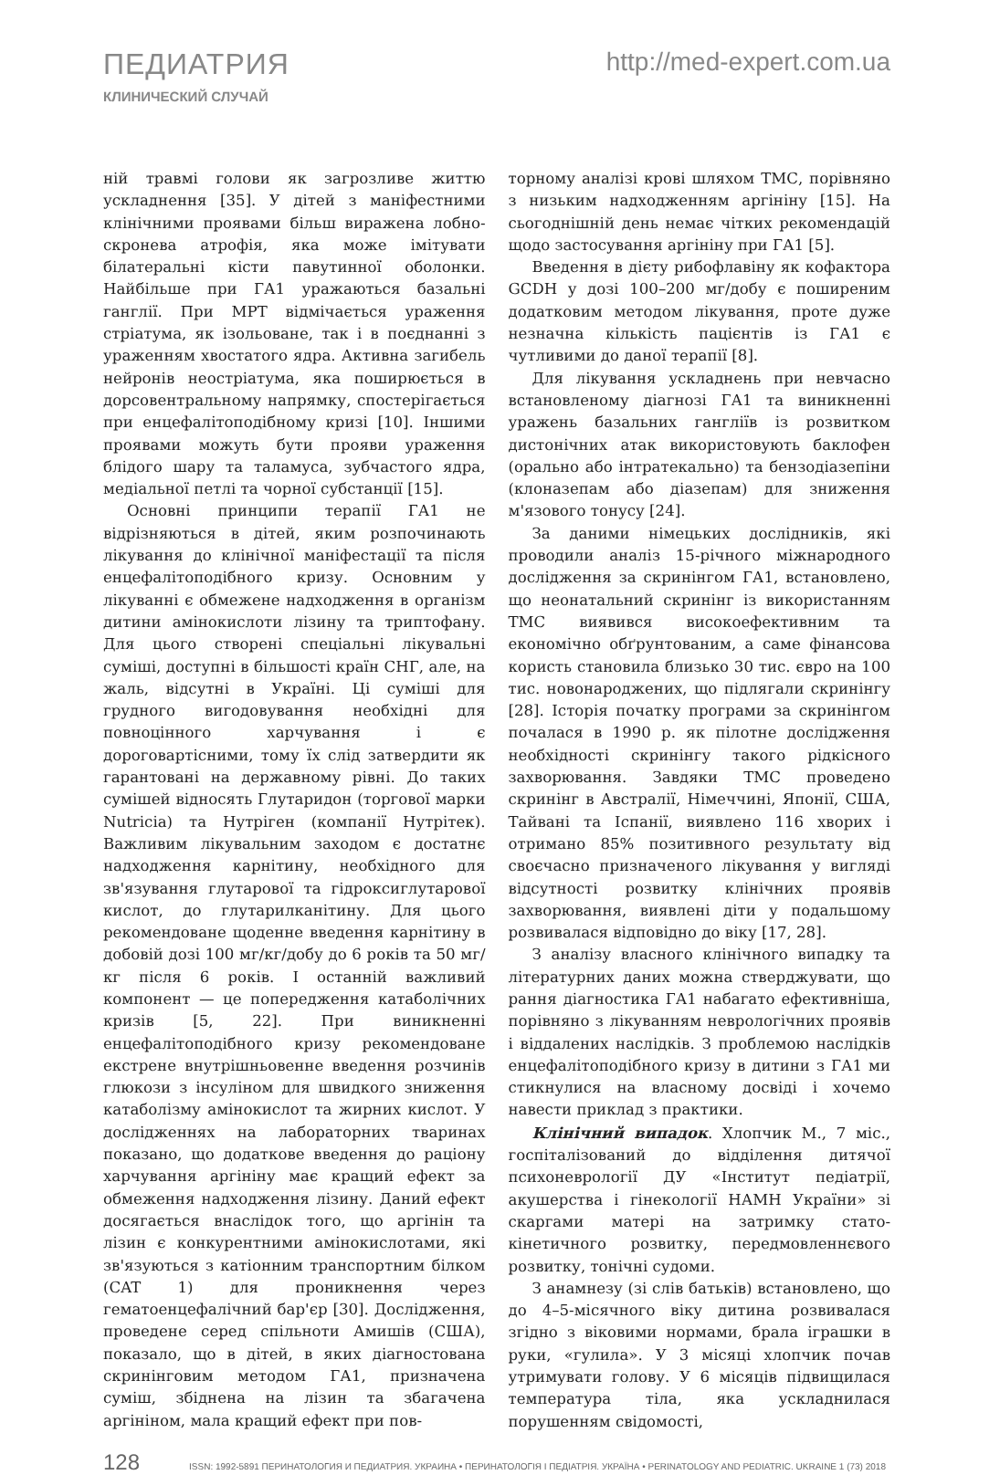ПЕДИАТРИЯ
КЛИНИЧЕСКИЙ СЛУЧАЙ
http://med-expert.com.ua
ній травмі голови як загрозливе життю ускладнення [35]. У дітей з маніфестними клінічними проявами більш виражена лобно-скронева атрофія, яка може імітувати білатеральні кісти павутинної оболонки. Найбільше при ГА1 уражаються базальні ганглії. При МРТ відмічається ураження стріатума, як ізольоване, так і в поєднанні з ураженням хвостатого ядра. Активна загибель нейронів неостріатума, яка поширюється в дорсовентральному напрямку, спостерігається при енцефалітоподібному кризі [10]. Іншими проявами можуть бути прояви ураження блідого шару та таламуса, зубчастого ядра, медіальної петлі та чорної субстанції [15].
Основні принципи терапії ГА1 не відрізняються в дітей, яким розпочинають лікування до клінічної маніфестації та після енцефалітоподібного кризу. Основним у лікуванні є обмежене надходження в організм дитини амінокислоти лізину та триптофану. Для цього створені спеціальні лікувальні суміші, доступні в більшості країн СНГ, але, на жаль, відсутні в Україні. Ці суміші для грудного вигодовування необхідні для повноцінного харчування і є дороговартісними, тому їх слід затвердити як гарантовані на державному рівні. До таких сумішей відносять Глутаридон (торгової марки Nutricia) та Нутріген (компанії Нутрітек). Важливим лікувальним заходом є достатнє надходження карнітину, необхідного для зв'язування глутарової та гідроксиглутарової кислот, до глутарилканітину. Для цього рекомендоване щоденне введення карнітину в добовій дозі 100 мг/кг/добу до 6 років та 50 мг/кг після 6 років. І останній важливий компонент — це попередження катаболічних кризів [5, 22]. При виникненні енцефалітоподібного кризу рекомендоване екстрене внутрішньовенне введення розчинів глюкози з інсуліном для швидкого зниження катаболізму амінокислот та жирних кислот. У дослідженнях на лабораторних тваринах показано, що додаткове введення до раціону харчування аргініну має кращий ефект за обмеження надходження лізину. Даний ефект досягається внаслідок того, що аргінін та лізин є конкурентними амінокислотами, які зв'язуються з катіонним транспортним білком (CAT 1) для проникнення через гематоенцефалічний бар'єр [30]. Дослідження, проведене серед спільноти Амишів (США), показало, що в дітей, в яких діагностована скринінговим методом ГА1, призначена суміш, збіднена на лізин та збагачена аргініном, мала кращий ефект при пов-
торному аналізі крові шляхом ТМС, порівняно з низьким надходженням аргініну [15]. На сьогоднішній день немає чітких рекомендацій щодо застосування аргініну при ГА1 [5].
Введення в дієту рибофлавіну як кофактора GCDH у дозі 100–200 мг/добу є поширеним додатковим методом лікування, проте дуже незначна кількість пацієнтів із ГА1 є чутливими до даної терапії [8].
Для лікування ускладнень при невчасно встановленому діагнозі ГА1 та виникненні уражень базальних гангліїв із розвитком дистонічних атак використовують баклофен (орально або інтратекально) та бензодіазепіни (клоназепам або діазепам) для зниження м'язового тонусу [24].
За даними німецьких дослідників, які проводили аналіз 15-річного міжнародного дослідження за скринінгом ГА1, встановлено, що неонатальний скринінг із використанням ТМС виявився високоефективним та економічно обґрунтованим, а саме фінансова користь становила близько 30 тис. євро на 100 тис. новонароджених, що підлягали скринінгу [28]. Історія початку програми за скринінгом почалася в 1990 р. як пілотне дослідження необхідності скринінгу такого рідкісного захворювання. Завдяки ТМС проведено скринінг в Австралії, Німеччині, Японії, США, Тайвані та Іспанії, виявлено 116 хворих і отримано 85% позитивного результату від своєчасно призначеного лікування у вигляді відсутності розвитку клінічних проявів захворювання, виявлені діти у подальшому розвивалася відповідно до віку [17, 28].
З аналізу власного клінічного випадку та літературних даних можна стверджувати, що рання діагностика ГА1 набагато ефективніша, порівняно з лікуванням неврологічних проявів і віддалених наслідків. З проблемою наслідків енцефалітоподібного кризу в дитини з ГА1 ми стикнулися на власному досвіді і хочемо навести приклад з практики.
Клінічний випадок. Хлопчик М., 7 міс., госпіталізований до відділення дитячої психоневрології ДУ «Інститут педіатрії, акушерства і гінекології НАМН України» зі скаргами матері на затримку стато-кінетичного розвитку, передмовленнєвого розвитку, тонічні судоми.
З анамнезу (зі слів батьків) встановлено, що до 4–5-місячного віку дитина розвивалася згідно з віковими нормами, брала іграшки в руки, «гулила». У 3 місяці хлопчик почав утримувати голову. У 6 місяців підвищилася температура тіла, яка ускладнилася порушенням свідомості,
128 ISSN: 1992-5891 ПЕРИНАТОЛОГИЯ И ПЕДИАТРИЯ. УКРАИНА • ПЕРИНАТОЛОГІЯ І ПЕДІАТРІЯ. УКРАЇНА • PERINATOLOGY AND PEDIATRIC. UKRAINE 1 (73) 2018